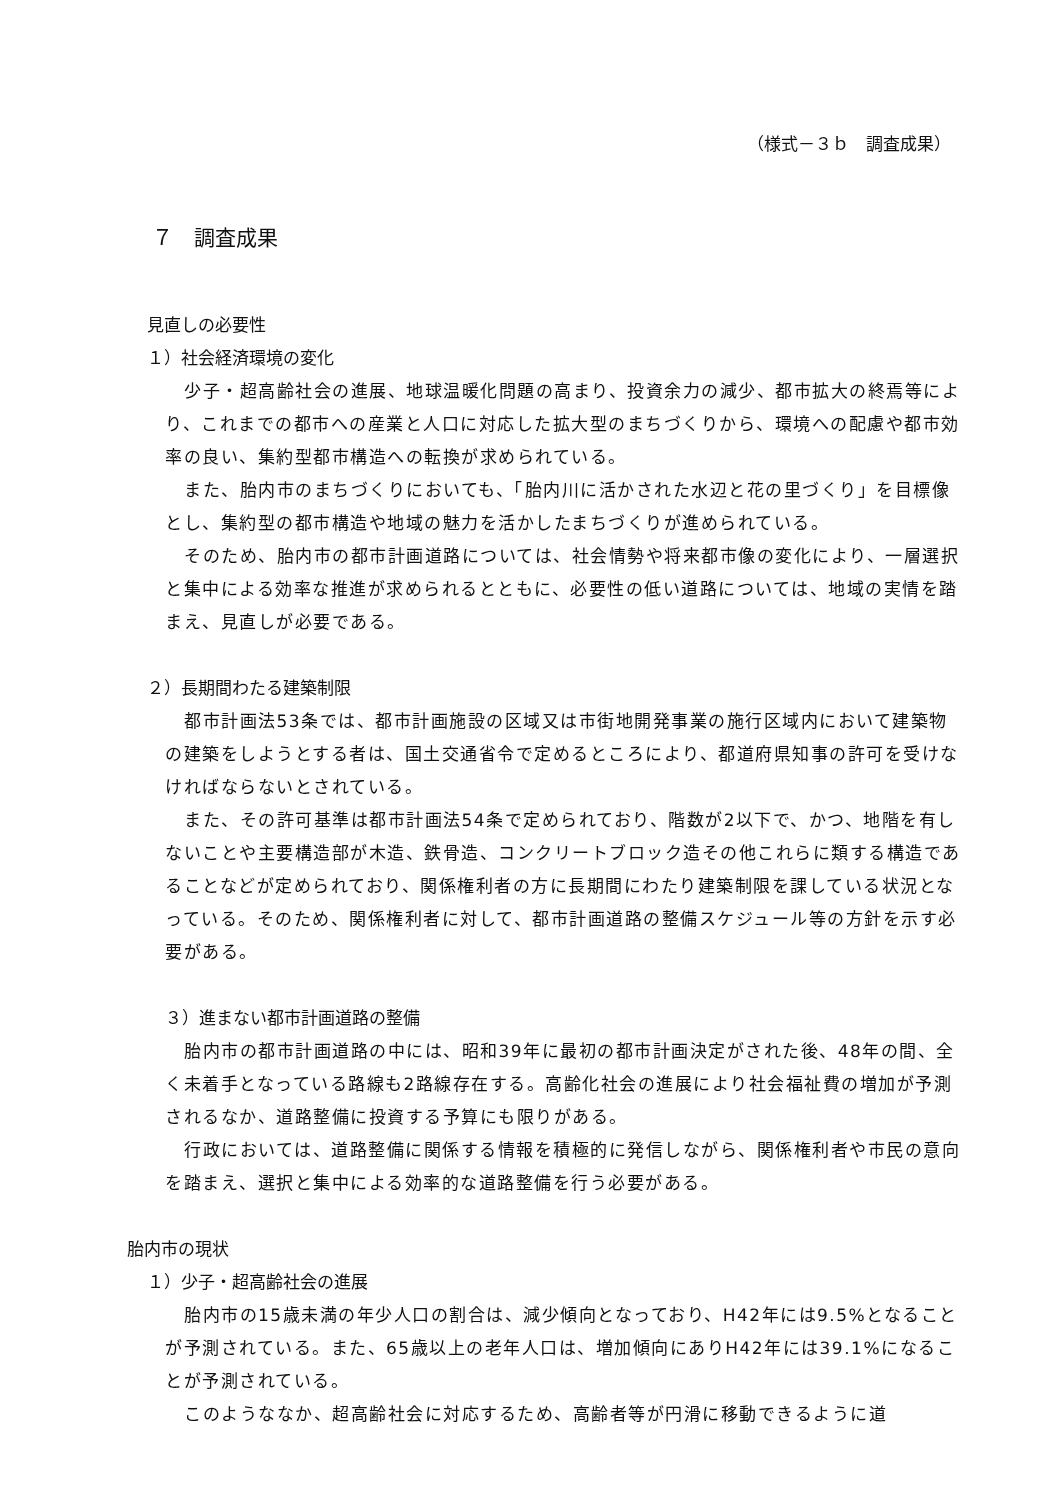（様式－３ｂ　調査成果）
７　調査成果
見直しの必要性
１）社会経済環境の変化
少子・超高齢社会の進展、地球温暖化問題の高まり、投資余力の減少、都市拡大の終焉等により、これまでの都市への産業と人口に対応した拡大型のまちづくりから、環境への配慮や都市効率の良い、集約型都市構造への転換が求められている。
また、胎内市のまちづくりにおいても、「胎内川に活かされた水辺と花の里づくり」を目標像とし、集約型の都市構造や地域の魅力を活かしたまちづくりが進められている。
そのため、胎内市の都市計画道路については、社会情勢や将来都市像の変化により、一層選択と集中による効率な推進が求められるとともに、必要性の低い道路については、地域の実情を踏まえ、見直しが必要である。
２）長期間わたる建築制限
都市計画法53条では、都市計画施設の区域又は市街地開発事業の施行区域内において建築物の建築をしようとする者は、国土交通省令で定めるところにより、都道府県知事の許可を受けなければならないとされている。
また、その許可基準は都市計画法54条で定められており、階数が2以下で、かつ、地階を有しないことや主要構造部が木造、鉄骨造、コンクリートブロック造その他これらに類する構造であることなどが定められており、関係権利者の方に長期間にわたり建築制限を課している状況となっている。そのため、関係権利者に対して、都市計画道路の整備スケジュール等の方針を示す必要がある。
３）進まない都市計画道路の整備
胎内市の都市計画道路の中には、昭和39年に最初の都市計画決定がされた後、48年の間、全く未着手となっている路線も2路線存在する。高齢化社会の進展により社会福祉費の増加が予測されるなか、道路整備に投資する予算にも限りがある。
行政においては、道路整備に関係する情報を積極的に発信しながら、関係権利者や市民の意向を踏まえ、選択と集中による効率的な道路整備を行う必要がある。
胎内市の現状
１）少子・超高齢社会の進展
胎内市の15歳未満の年少人口の割合は、減少傾向となっており、H42年には9.5%となることが予測されている。また、65歳以上の老年人口は、増加傾向にありH42年には39.1%になることが予測されている。
このようななか、超高齢社会に対応するため、高齢者等が円滑に移動できるように道